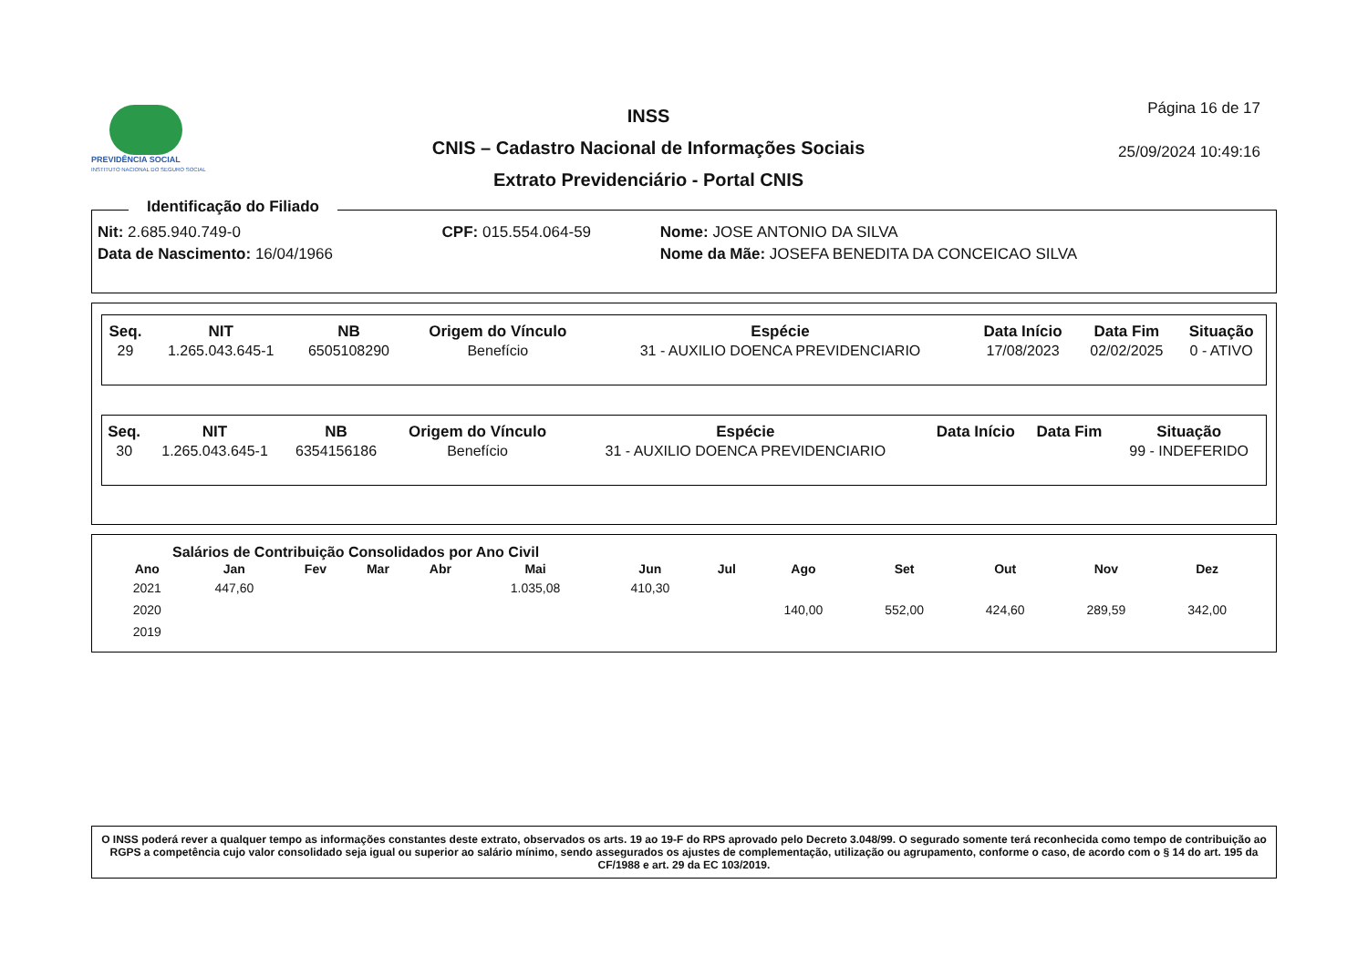PREVIDÊNCIA SOCIAL
INSTITUTO NACIONAL DO SEGURO SOCIAL
INSS
CNIS – Cadastro Nacional de Informações Sociais
Extrato Previdenciário - Portal CNIS
Página 16 de 17
25/09/2024 10:49:16
Identificação do Filiado
| Nit: 2.685.940.749-0 | CPF: 015.554.064-59 | Nome: JOSE ANTONIO DA SILVA |
| Data de Nascimento: 16/04/1966 | | Nome da Mãe: JOSEFA BENEDITA DA CONCEICAO SILVA |
| Seq. | NIT | NB | Origem do Vínculo | Espécie | Data Início | Data Fim | Situação |
| --- | --- | --- | --- | --- | --- | --- | --- |
| 29 | 1.265.043.645-1 | 6505108290 | Benefício | 31 - AUXILIO DOENCA PREVIDENCIARIO | 17/08/2023 | 02/02/2025 | 0 - ATIVO |
| Seq. | NIT | NB | Origem do Vínculo | Espécie | Data Início | Data Fim | Situação |
| --- | --- | --- | --- | --- | --- | --- | --- |
| 30 | 1.265.043.645-1 | 6354156186 | Benefício | 31 - AUXILIO DOENCA PREVIDENCIARIO | | | 99 - INDEFERIDO |
Salários de Contribuição Consolidados por Ano Civil
| Ano | Jan | Fev | Mar | Abr | Mai | Jun | Jul | Ago | Set | Out | Nov | Dez |
| --- | --- | --- | --- | --- | --- | --- | --- | --- | --- | --- | --- | --- |
| 2021 | 447,60 | | | | 1.035,08 | 410,30 | | | | | | |
| 2020 | | | | | | | | 140,00 | 552,00 | 424,60 | 289,59 | 342,00 |
| 2019 | | | | | | | | | | | | |
O INSS poderá rever a qualquer tempo as informações constantes deste extrato, observados os arts. 19 ao 19-F do RPS aprovado pelo Decreto 3.048/99. O segurado somente terá reconhecida como tempo de contribuição ao RGPS a competência cujo valor consolidado seja igual ou superior ao salário mínimo, sendo assegurados os ajustes de complementação, utilização ou agrupamento, conforme o caso, de acordo com o § 14 do art. 195 da CF/1988 e art. 29 da EC 103/2019.